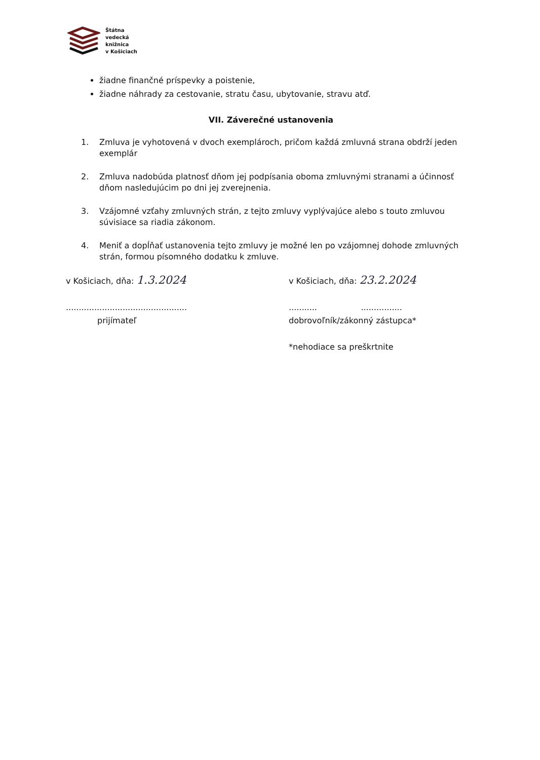Štátna
vedecká
knižnica
v Košiciach
žiadne finančné príspevky a poistenie,
žiadne náhrady za cestovanie, stratu času, ubytovanie, stravu atď.
VII. Záverečné ustanovenia
1. Zmluva je vyhotovená v dvoch exemplároch, pričom každá zmluvná strana obdrží jeden exemplár
2. Zmluva nadobúda platnosť dňom jej podpísania oboma zmluvnými stranami a účinnosť dňom nasledujúcim po dni jej zverejnenia.
3. Vzájomné vzťahy zmluvných strán, z tejto zmluvy vyplývajúce alebo s touto zmluvou súvisiace sa riadia zákonom.
4. Meniť a dopĺňať ustanovenia tejto zmluvy je možné len po vzájomnej dohode zmluvných strán, formou písomného dodatku k zmluve.
v Košiciach, dňa: 1.3.2024
...............................................
prijímateľ
v Košiciach, dňa: 23.2.2024
........... ................
dobrovoľník/zákonný zástupca*
*nehodiace sa preškrtnite